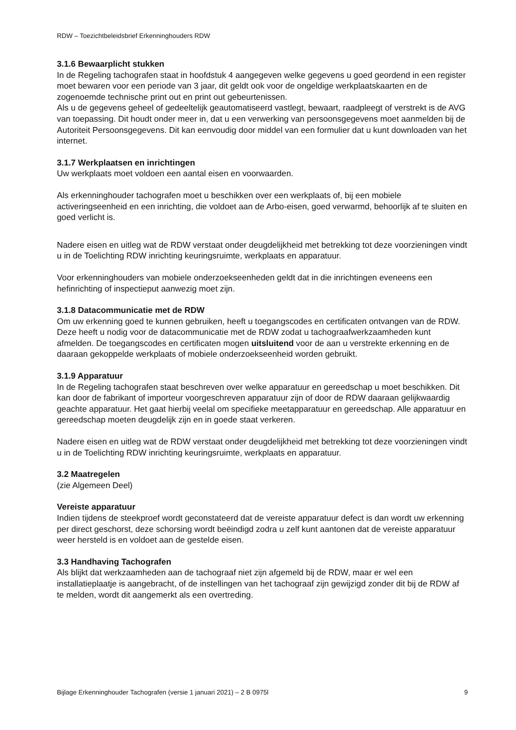RDW – Toezichtbeleidsbrief Erkenninghouders RDW
3.1.6 Bewaarplicht stukken
In de Regeling tachografen staat in hoofdstuk 4 aangegeven welke gegevens u goed geordend in een register moet bewaren voor een periode van 3 jaar, dit geldt ook voor de ongeldige werkplaatskaarten en de zogenoemde technische print out en print out gebeurtenissen.
Als u de gegevens geheel of gedeeltelijk geautomatiseerd vastlegt, bewaart, raadpleegt of verstrekt is de AVG van toepassing. Dit houdt onder meer in, dat u een verwerking van persoonsgegevens moet aanmelden bij de Autoriteit Persoonsgegevens. Dit kan eenvoudig door middel van een formulier dat u kunt downloaden van het internet.
3.1.7 Werkplaatsen en inrichtingen
Uw werkplaats moet voldoen een aantal eisen en voorwaarden.
Als erkenninghouder tachografen moet u beschikken over een werkplaats of, bij een mobiele activeringseenheid en een inrichting, die voldoet aan de Arbo-eisen, goed verwarmd, behoorlijk af te sluiten en goed verlicht is.
Nadere eisen en uitleg wat de RDW verstaat onder deugdelijkheid met betrekking tot deze voorzieningen vindt u in de Toelichting RDW inrichting keuringsruimte, werkplaats en apparatuur.
Voor erkenninghouders van mobiele onderzoekseenheden geldt dat in die inrichtingen eveneens een hefinrichting of inspectieput aanwezig moet zijn.
3.1.8 Datacommunicatie met de RDW
Om uw erkenning goed te kunnen gebruiken, heeft u toegangscodes en certificaten ontvangen van de RDW. Deze heeft u nodig voor de datacommunicatie met de RDW zodat u tachograafwerkzaamheden kunt afmelden. De toegangscodes en certificaten mogen uitsluitend voor de aan u verstrekte erkenning en de daaraan gekoppelde werkplaats of mobiele onderzoekseenheid worden gebruikt.
3.1.9 Apparatuur
In de Regeling tachografen staat beschreven over welke apparatuur en gereedschap u moet beschikken. Dit kan door de fabrikant of importeur voorgeschreven apparatuur zijn of door de RDW daaraan gelijkwaardig geachte apparatuur. Het gaat hierbij veelal om specifieke meetapparatuur en gereedschap. Alle apparatuur en gereedschap moeten deugdelijk zijn en in goede staat verkeren.
Nadere eisen en uitleg wat de RDW verstaat onder deugdelijkheid met betrekking tot deze voorzieningen vindt u in de Toelichting RDW inrichting keuringsruimte, werkplaats en apparatuur.
3.2 Maatregelen
(zie Algemeen Deel)
Vereiste apparatuur
Indien tijdens de steekproef wordt geconstateerd dat de vereiste apparatuur defect is dan wordt uw erkenning per direct geschorst, deze schorsing wordt beëindigd zodra u zelf kunt aantonen dat de vereiste apparatuur weer hersteld is en voldoet aan de gestelde eisen.
3.3 Handhaving Tachografen
Als blijkt dat werkzaamheden aan de tachograaf niet zijn afgemeld bij de RDW, maar er wel een installatieplaatje is aangebracht, of de instellingen van het tachograaf zijn gewijzigd zonder dit bij de RDW af te melden, wordt dit aangemerkt als een overtreding.
Bijlage Erkenninghouder Tachografen (versie 1 januari 2021) – 2 B 0975l 9